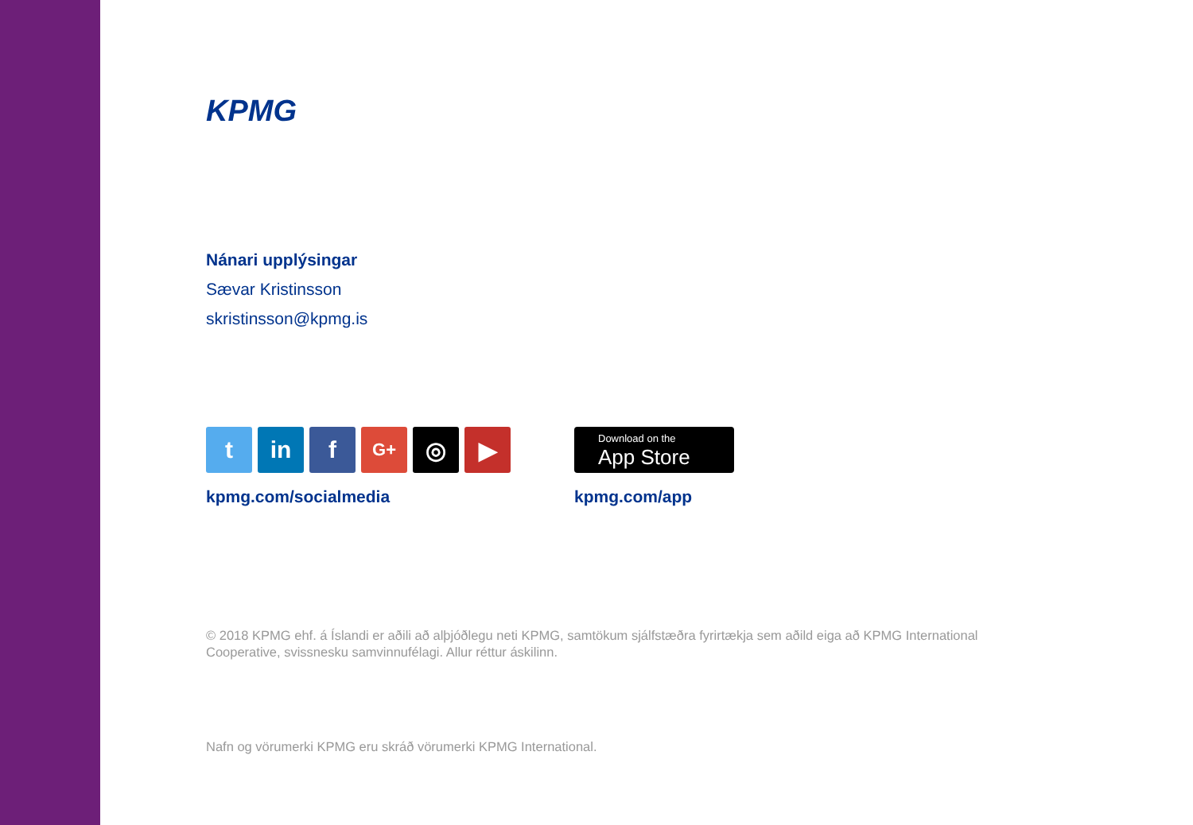KPMG
Nánari upplýsingar
Sævar Kristinsson
skristinsson@kpmg.is
t in f
G+
◎ ▶
kpmg.com/socialmedia
Download on the
App Store
kpmg.com/app
© 2018 KPMG ehf. á Íslandi er aðili að alþjóðlegu neti KPMG, samtökum sjálfstæðra fyrirtækja sem aðild eiga að KPMG International Cooperative, svissnesku samvinnufélagi. Allur réttur áskilinn.
Nafn og vörumerki KPMG eru skráð vörumerki KPMG International.